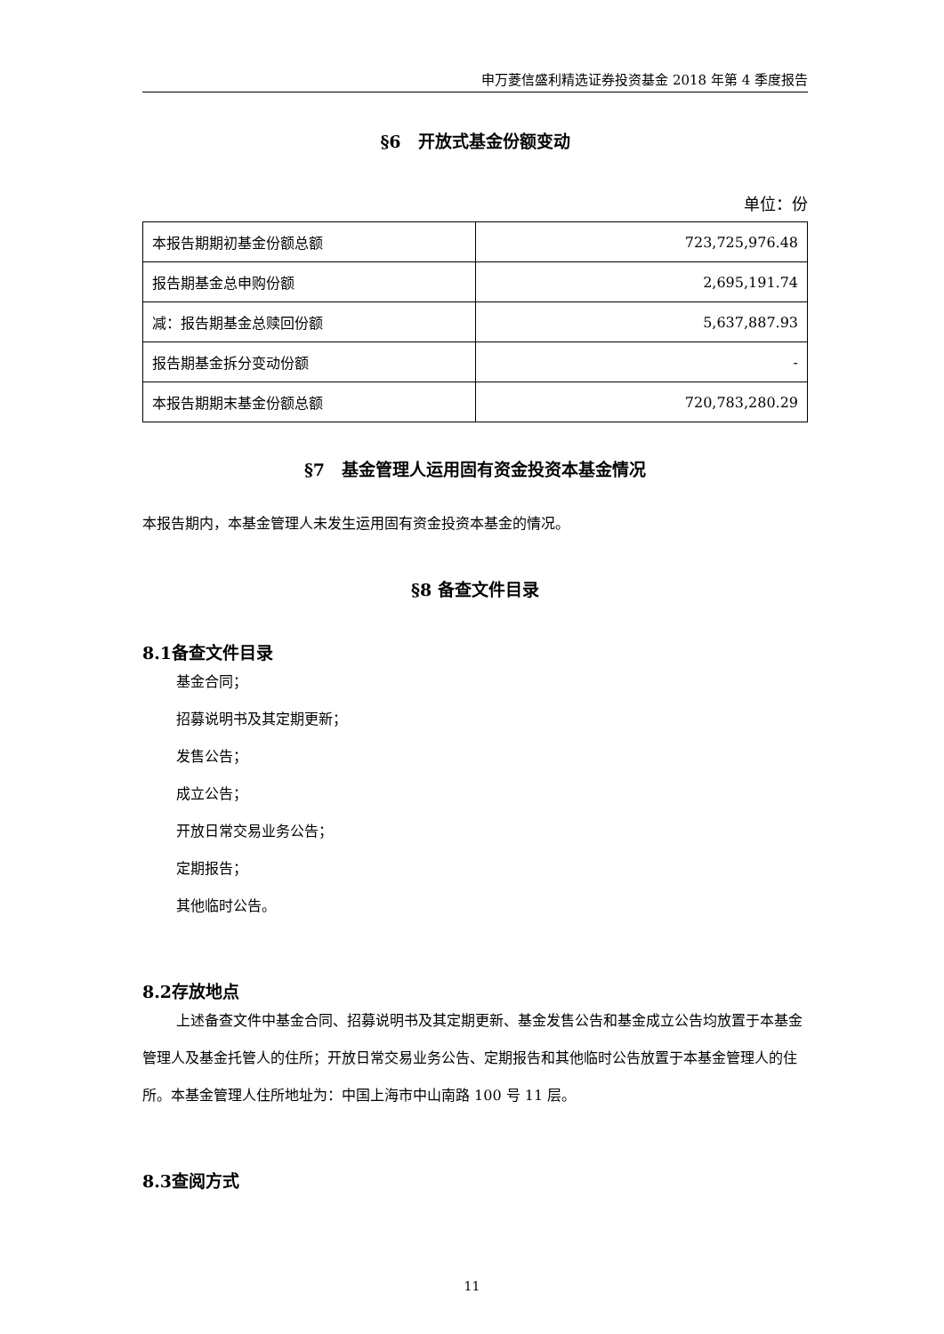申万菱信盛利精选证券投资基金 2018 年第 4 季度报告
§6　开放式基金份额变动
单位：份
| 本报告期期初基金份额总额 | 723,725,976.48 |
| 报告期基金总申购份额 | 2,695,191.74 |
| 减：报告期基金总赎回份额 | 5,637,887.93 |
| 报告期基金拆分变动份额 | - |
| 本报告期期末基金份额总额 | 720,783,280.29 |
§7　基金管理人运用固有资金投资本基金情况
本报告期内，本基金管理人未发生运用固有资金投资本基金的情况。
§8 备查文件目录
8.1备查文件目录
基金合同；
招募说明书及其定期更新；
发售公告；
成立公告；
开放日常交易业务公告；
定期报告；
其他临时公告。
8.2存放地点
上述备查文件中基金合同、招募说明书及其定期更新、基金发售公告和基金成立公告均放置于本基金管理人及基金托管人的住所；开放日常交易业务公告、定期报告和其他临时公告放置于本基金管理人的住所。本基金管理人住所地址为：中国上海市中山南路 100 号 11 层。
8.3查阅方式
11